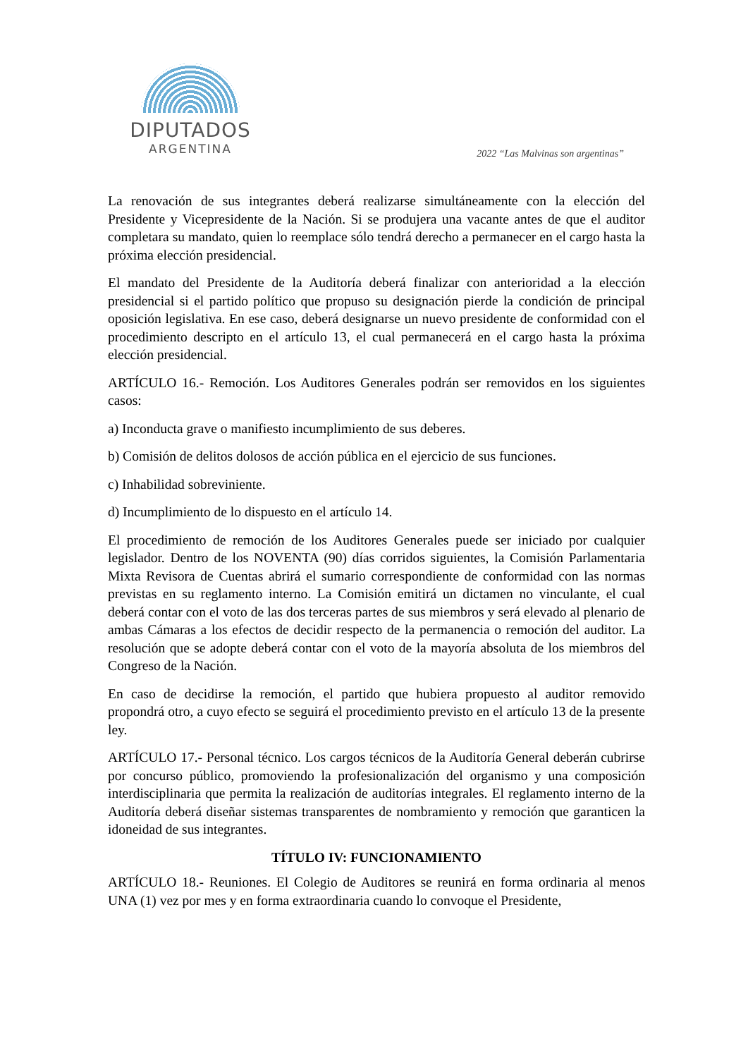DIPUTADOS
ARGENTINA
2022 “Las Malvinas son argentinas”
La renovación de sus integrantes deberá realizarse simultáneamente con la elección del Presidente y Vicepresidente de la Nación. Si se produjera una vacante antes de que el auditor completara su mandato, quien lo reemplace sólo tendrá derecho a permanecer en el cargo hasta la próxima elección presidencial.
El mandato del Presidente de la Auditoría deberá finalizar con anterioridad a la elección presidencial si el partido político que propuso su designación pierde la condición de principal oposición legislativa. En ese caso, deberá designarse un nuevo presidente de conformidad con el procedimiento descripto en el artículo 13, el cual permanecerá en el cargo hasta la próxima elección presidencial.
ARTÍCULO 16.- Remoción. Los Auditores Generales podrán ser removidos en los siguientes casos:
a) Inconducta grave o manifiesto incumplimiento de sus deberes.
b) Comisión de delitos dolosos de acción pública en el ejercicio de sus funciones.
c) Inhabilidad sobreviniente.
d) Incumplimiento de lo dispuesto en el artículo 14.
El procedimiento de remoción de los Auditores Generales puede ser iniciado por cualquier legislador. Dentro de los NOVENTA (90) días corridos siguientes, la Comisión Parlamentaria Mixta Revisora de Cuentas abrirá el sumario correspondiente de conformidad con las normas previstas en su reglamento interno. La Comisión emitirá un dictamen no vinculante, el cual deberá contar con el voto de las dos terceras partes de sus miembros y será elevado al plenario de ambas Cámaras a los efectos de decidir respecto de la permanencia o remoción del auditor. La resolución que se adopte deberá contar con el voto de la mayoría absoluta de los miembros del Congreso de la Nación.
En caso de decidirse la remoción, el partido que hubiera propuesto al auditor removido propondrá otro, a cuyo efecto se seguirá el procedimiento previsto en el artículo 13 de la presente ley.
ARTÍCULO 17.- Personal técnico. Los cargos técnicos de la Auditoría General deberán cubrirse por concurso público, promoviendo la profesionalización del organismo y una composición interdisciplinaria que permita la realización de auditorías integrales. El reglamento interno de la Auditoría deberá diseñar sistemas transparentes de nombramiento y remoción que garanticen la idoneidad de sus integrantes.
TÍTULO IV: FUNCIONAMIENTO
ARTÍCULO 18.- Reuniones. El Colegio de Auditores se reunirá en forma ordinaria al menos UNA (1) vez por mes y en forma extraordinaria cuando lo convoque el Presidente,